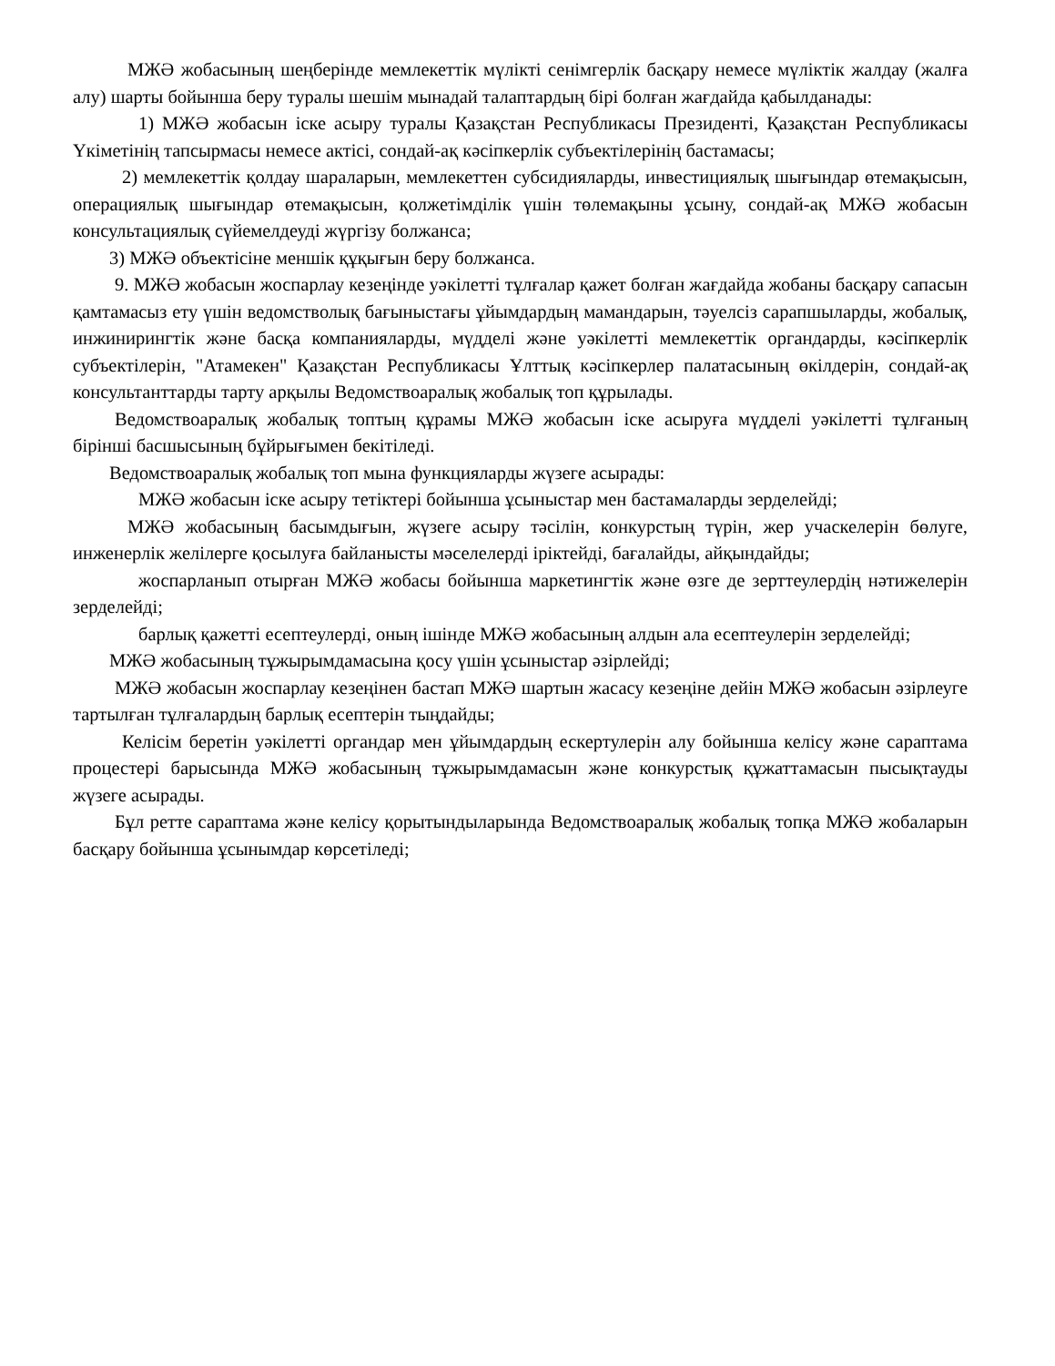МЖӘ жобасының шеңберінде мемлекеттік мүлікті сенімгерлік басқару немесе мүліктік жалдау (жалға алу) шарты бойынша беру туралы шешім мынадай талаптардың бірі болған жағдайда қабылданады:
1) МЖӘ жобасын іске асыру туралы Қазақстан Республикасы Президенті, Қазақстан Республикасы Үкіметінің тапсырмасы немесе актісі, сондай-ақ кәсіпкерлік субъектілерінің бастамасы;
2) мемлекеттік қолдау шараларын, мемлекеттен субсидияларды, инвестициялық шығындар өтемақысын, операциялық шығындар өтемақысын, қолжетімділік үшін төлемақыны ұсыну, сондай-ақ МЖӘ жобасын консультациялық сүйемелдеуді жүргізу болжанса;
3) МЖӘ объектісіне меншік құқығын беру болжанса.
9. МЖӘ жобасын жоспарлау кезеңінде уәкілетті тұлғалар қажет болған жағдайда жобаны басқару сапасын қамтамасыз ету үшін ведомстволық бағыныстағы ұйымдардың мамандарын, тәуелсіз сарапшыларды, жобалық, инжинирингтік және басқа компанияларды, мүдделі және уәкілетті мемлекеттік органдарды, кәсіпкерлік субъектілерін, "Атамекен" Қазақстан Республикасы Ұлттық кәсіпкерлер палатасының өкілдерін, сондай-ақ консультанттарды тарту арқылы Ведомствоаралық жобалық топ құрылады.
Ведомствоаралық жобалық топтың құрамы МЖӘ жобасын іске асыруға мүдделі уәкілетті тұлғаның бірінші басшысының бұйрығымен бекітіледі.
Ведомствоаралық жобалық топ мына функцияларды жүзеге асырады:
МЖӘ жобасын іске асыру тетіктері бойынша ұсыныстар мен бастамаларды зерделейді;
МЖӘ жобасының басымдығын, жүзеге асыру тәсілін, конкурстың түрін, жер учаскелерін бөлуге, инженерлік желілерге қосылуға байланысты мәселелерді іріктейді, бағалайды, айқындайды;
жоспарланып отырған МЖӘ жобасы бойынша маркетингтік және өзге де зерттеулердің нәтижелерін зерделейді;
барлық қажетті есептеулерді, оның ішінде МЖӘ жобасының алдын ала есептеулерін зерделейді;
МЖӘ жобасының тұжырымдамасына қосу үшін ұсыныстар әзірлейді;
МЖӘ жобасын жоспарлау кезеңінен бастап МЖӘ шартын жасасу кезеңіне дейін МЖӘ жобасын әзірлеуге тартылған тұлғалардың барлық есептерін тыңдайды;
Келісім беретін уәкілетті органдар мен ұйымдардың ескертулерін алу бойынша келісу және сараптама процестері барысында МЖӘ жобасының тұжырымдамасын және конкурстық құжаттамасын пысықтауды жүзеге асырады.
Бұл ретте сараптама және келісу қорытындыларында Ведомствоаралық жобалық топқа МЖӘ жобаларын басқару бойынша ұсынымдар көрсетіледі;